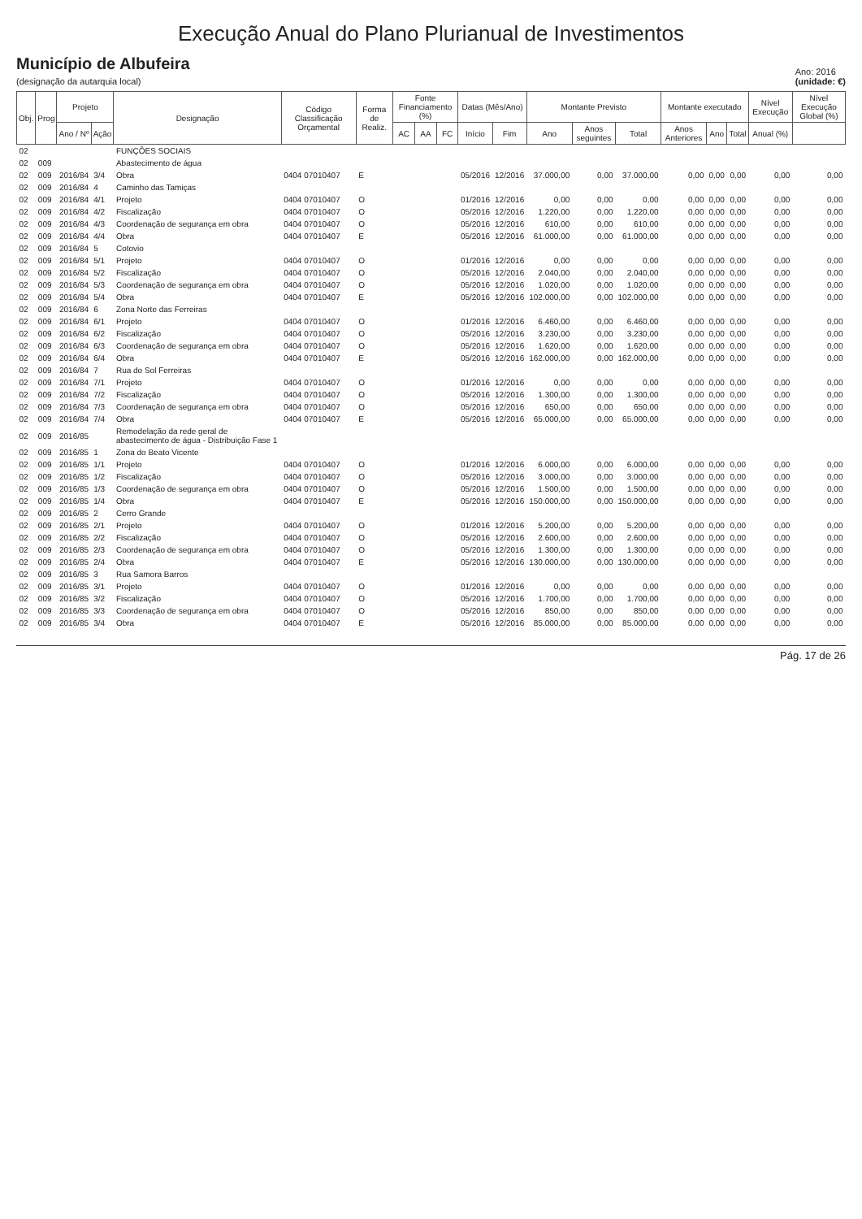Execução Anual do Plano Plurianual de Investimentos
Município de Albufeira
(designação da autarquia local)
Ano: 2016
(unidade: €)
| Obj. | Prog | Projeto | | Designação | Código Classificação Orçamental | Forma de Realiz. | Fonte Financiamento (%) | | | Datas (Mês/Ano) | | Montante Previsto | | | Montante executado | | | Nível Execução | Nível Execução Global (%) |
| --- | --- | --- | --- | --- | --- | --- | --- | --- | --- | --- | --- | --- | --- | --- | --- | --- | --- | --- | --- |
| | | Ano / Nº | Ação | | | | AC | AA | FC | Início | Fim | Ano | Anos seguintes | Total | Anos Anteriores | Ano | Total | Anual (%) | |
| 02 | | | | FUNÇÕES SOCIAIS | | | | | | | | | | | | | | | |
| 02 | 009 | | | Abastecimento de água | | | | | | | | | | | | | | | |
| 02 | 009 | 2016/84 | 3/4 | Obra | 0404 07010407 | E | | | | 05/2016 | 12/2016 | 37.000,00 | 0,00 | 37.000,00 | 0,00 | 0,00 | 0,00 | 0,00 | 0,00 |
| 02 | 009 | 2016/84 | 4 | Caminho das Tamiças | | | | | | | | | | | | | | | |
| 02 | 009 | 2016/84 | 4/1 | Projeto | 0404 07010407 | O | | | | 01/2016 | 12/2016 | 0,00 | 0,00 | 0,00 | 0,00 | 0,00 | 0,00 | 0,00 | 0,00 |
| 02 | 009 | 2016/84 | 4/2 | Fiscalização | 0404 07010407 | O | | | | 05/2016 | 12/2016 | 1.220,00 | 0,00 | 1.220,00 | 0,00 | 0,00 | 0,00 | 0,00 | 0,00 |
| 02 | 009 | 2016/84 | 4/3 | Coordenação de segurança em obra | 0404 07010407 | O | | | | 05/2016 | 12/2016 | 610,00 | 0,00 | 610,00 | 0,00 | 0,00 | 0,00 | 0,00 | 0,00 |
| 02 | 009 | 2016/84 | 4/4 | Obra | 0404 07010407 | E | | | | 05/2016 | 12/2016 | 61.000,00 | 0,00 | 61.000,00 | 0,00 | 0,00 | 0,00 | 0,00 | 0,00 |
| 02 | 009 | 2016/84 | 5 | Cotovio | | | | | | | | | | | | | | | |
| 02 | 009 | 2016/84 | 5/1 | Projeto | 0404 07010407 | O | | | | 01/2016 | 12/2016 | 0,00 | 0,00 | 0,00 | 0,00 | 0,00 | 0,00 | 0,00 | 0,00 |
| 02 | 009 | 2016/84 | 5/2 | Fiscalização | 0404 07010407 | O | | | | 05/2016 | 12/2016 | 2.040,00 | 0,00 | 2.040,00 | 0,00 | 0,00 | 0,00 | 0,00 | 0,00 |
| 02 | 009 | 2016/84 | 5/3 | Coordenação de segurança em obra | 0404 07010407 | O | | | | 05/2016 | 12/2016 | 1.020,00 | 0,00 | 1.020,00 | 0,00 | 0,00 | 0,00 | 0,00 | 0,00 |
| 02 | 009 | 2016/84 | 5/4 | Obra | 0404 07010407 | E | | | | 05/2016 | 12/2016 | 102.000,00 | 0,00 | 102.000,00 | 0,00 | 0,00 | 0,00 | 0,00 | 0,00 |
| 02 | 009 | 2016/84 | 6 | Zona Norte das Ferreiras | | | | | | | | | | | | | | | |
| 02 | 009 | 2016/84 | 6/1 | Projeto | 0404 07010407 | O | | | | 01/2016 | 12/2016 | 6.460,00 | 0,00 | 6.460,00 | 0,00 | 0,00 | 0,00 | 0,00 | 0,00 |
| 02 | 009 | 2016/84 | 6/2 | Fiscalização | 0404 07010407 | O | | | | 05/2016 | 12/2016 | 3.230,00 | 0,00 | 3.230,00 | 0,00 | 0,00 | 0,00 | 0,00 | 0,00 |
| 02 | 009 | 2016/84 | 6/3 | Coordenação de segurança em obra | 0404 07010407 | O | | | | 05/2016 | 12/2016 | 1.620,00 | 0,00 | 1.620,00 | 0,00 | 0,00 | 0,00 | 0,00 | 0,00 |
| 02 | 009 | 2016/84 | 6/4 | Obra | 0404 07010407 | E | | | | 05/2016 | 12/2016 | 162.000,00 | 0,00 | 162.000,00 | 0,00 | 0,00 | 0,00 | 0,00 | 0,00 |
| 02 | 009 | 2016/84 | 7 | Rua do Sol Ferreiras | | | | | | | | | | | | | | | |
| 02 | 009 | 2016/84 | 7/1 | Projeto | 0404 07010407 | O | | | | 01/2016 | 12/2016 | 0,00 | 0,00 | 0,00 | 0,00 | 0,00 | 0,00 | 0,00 | 0,00 |
| 02 | 009 | 2016/84 | 7/2 | Fiscalização | 0404 07010407 | O | | | | 05/2016 | 12/2016 | 1.300,00 | 0,00 | 1.300,00 | 0,00 | 0,00 | 0,00 | 0,00 | 0,00 |
| 02 | 009 | 2016/84 | 7/3 | Coordenação de segurança em obra | 0404 07010407 | O | | | | 05/2016 | 12/2016 | 650,00 | 0,00 | 650,00 | 0,00 | 0,00 | 0,00 | 0,00 | 0,00 |
| 02 | 009 | 2016/84 | 7/4 | Obra | 0404 07010407 | E | | | | 05/2016 | 12/2016 | 65.000,00 | 0,00 | 65.000,00 | 0,00 | 0,00 | 0,00 | 0,00 | 0,00 |
| 02 | 009 | 2016/85 | | Remodelação da rede geral de abastecimento de água - Distribuição Fase 1 | | | | | | | | | | | | | | | |
| 02 | 009 | 2016/85 | 1 | Zona do Beato Vicente | | | | | | | | | | | | | | | |
| 02 | 009 | 2016/85 | 1/1 | Projeto | 0404 07010407 | O | | | | 01/2016 | 12/2016 | 6.000,00 | 0,00 | 6.000,00 | 0,00 | 0,00 | 0,00 | 0,00 | 0,00 |
| 02 | 009 | 2016/85 | 1/2 | Fiscalização | 0404 07010407 | O | | | | 05/2016 | 12/2016 | 3.000,00 | 0,00 | 3.000,00 | 0,00 | 0,00 | 0,00 | 0,00 | 0,00 |
| 02 | 009 | 2016/85 | 1/3 | Coordenação de segurança em obra | 0404 07010407 | O | | | | 05/2016 | 12/2016 | 1.500,00 | 0,00 | 1.500,00 | 0,00 | 0,00 | 0,00 | 0,00 | 0,00 |
| 02 | 009 | 2016/85 | 1/4 | Obra | 0404 07010407 | E | | | | 05/2016 | 12/2016 | 150.000,00 | 0,00 | 150.000,00 | 0,00 | 0,00 | 0,00 | 0,00 | 0,00 |
| 02 | 009 | 2016/85 | 2 | Cerro Grande | | | | | | | | | | | | | | | |
| 02 | 009 | 2016/85 | 2/1 | Projeto | 0404 07010407 | O | | | | 01/2016 | 12/2016 | 5.200,00 | 0,00 | 5.200,00 | 0,00 | 0,00 | 0,00 | 0,00 | 0,00 |
| 02 | 009 | 2016/85 | 2/2 | Fiscalização | 0404 07010407 | O | | | | 05/2016 | 12/2016 | 2.600,00 | 0,00 | 2.600,00 | 0,00 | 0,00 | 0,00 | 0,00 | 0,00 |
| 02 | 009 | 2016/85 | 2/3 | Coordenação de segurança em obra | 0404 07010407 | O | | | | 05/2016 | 12/2016 | 1.300,00 | 0,00 | 1.300,00 | 0,00 | 0,00 | 0,00 | 0,00 | 0,00 |
| 02 | 009 | 2016/85 | 2/4 | Obra | 0404 07010407 | E | | | | 05/2016 | 12/2016 | 130.000,00 | 0,00 | 130.000,00 | 0,00 | 0,00 | 0,00 | 0,00 | 0,00 |
| 02 | 009 | 2016/85 | 3 | Rua Samora Barros | | | | | | | | | | | | | | | |
| 02 | 009 | 2016/85 | 3/1 | Projeto | 0404 07010407 | O | | | | 01/2016 | 12/2016 | 0,00 | 0,00 | 0,00 | 0,00 | 0,00 | 0,00 | 0,00 | 0,00 |
| 02 | 009 | 2016/85 | 3/2 | Fiscalização | 0404 07010407 | O | | | | 05/2016 | 12/2016 | 1.700,00 | 0,00 | 1.700,00 | 0,00 | 0,00 | 0,00 | 0,00 | 0,00 |
| 02 | 009 | 2016/85 | 3/3 | Coordenação de segurança em obra | 0404 07010407 | O | | | | 05/2016 | 12/2016 | 850,00 | 0,00 | 850,00 | 0,00 | 0,00 | 0,00 | 0,00 | 0,00 |
| 02 | 009 | 2016/85 | 3/4 | Obra | 0404 07010407 | E | | | | 05/2016 | 12/2016 | 85.000,00 | 0,00 | 85.000,00 | 0,00 | 0,00 | 0,00 | 0,00 | 0,00 |
Pág. 17 de 26